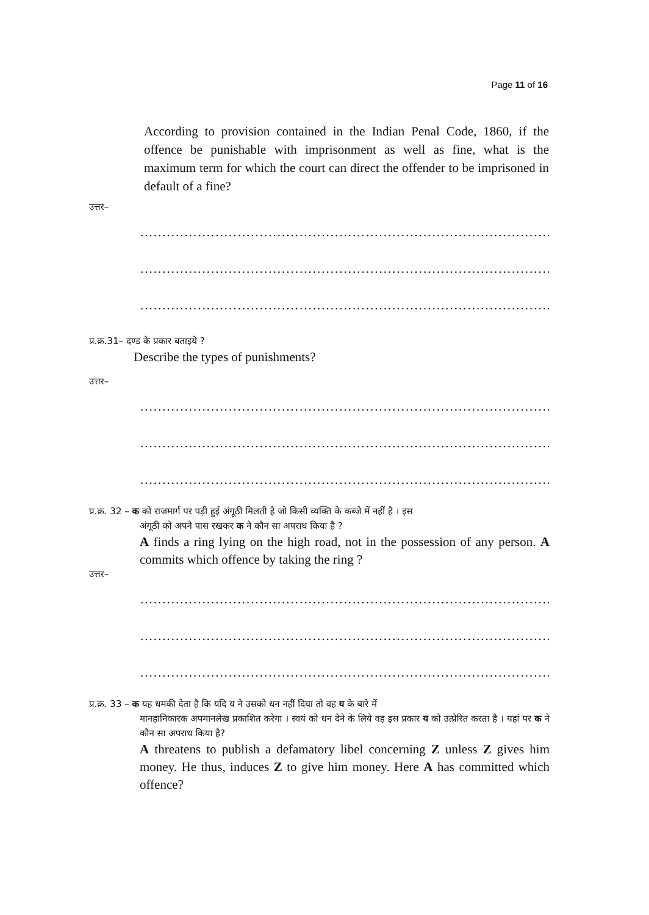Page 11 of 16
According to provision contained in the Indian Penal Code, 1860, if the offence be punishable with imprisonment as well as fine, what is the maximum term for which the court can direct the offender to be imprisoned in default of a fine?
उत्तर–
.............................................................................................
.............................................................................................
.............................................................................................
प्र.क्र.31– दण्ड के प्रकार बताइये ?
Describe the types of punishments?
उत्तर–
.............................................................................................
.............................................................................................
.............................................................................................
प्र.क्र. 32 – क को राजमार्ग पर पड़ी हुई अंगूठी मिलती है जो किसी व्यक्ति के कब्जे में नहीं है । इस
अंगूठी को अपने पास रखकर क ने कौन सा अपराध किया है ?
A finds a ring lying on the high road, not in the possession of any person. A commits which offence by taking the ring ?
उत्तर–
.............................................................................................
.............................................................................................
.............................................................................................
प्र.क्र. 33 – क यह धमकी देता है कि यदि य ने उसको धन नहीं दिया तो वह य के बारे में
मानहानिकारक अपमानलेख प्रकाशित करेगा । स्वयं को धन देने के लिये वह इस प्रकार य को उत्प्रेरित करता है । यहां पर क ने कौन सा अपराध किया है?
A threatens to publish a defamatory libel concerning Z unless Z gives him money. He thus, induces Z to give him money. Here A has committed which offence?